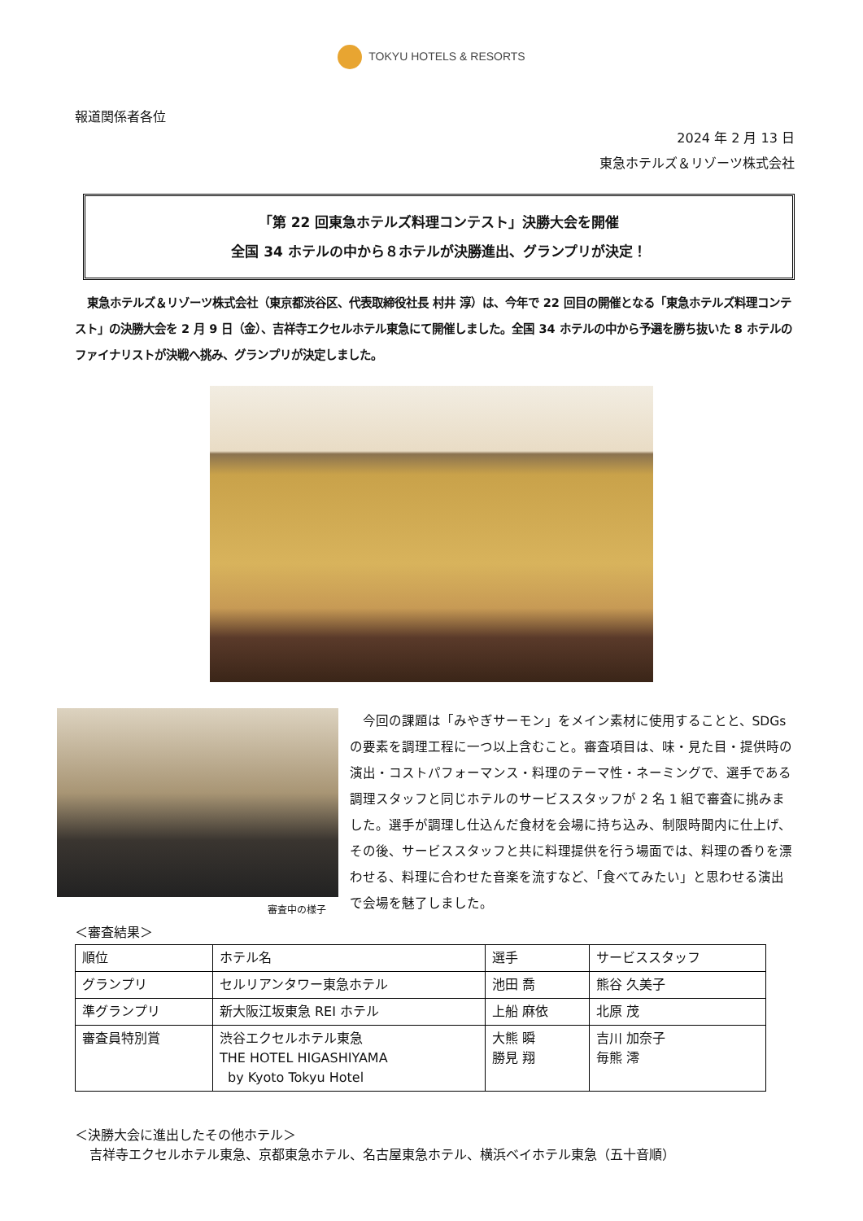TOKYU HOTELS & RESORTS
報道関係者各位
2024 年 2 月 13 日
東急ホテルズ＆リゾーツ株式会社
「第 22 回東急ホテルズ料理コンテスト」決勝大会を開催
全国 34 ホテルの中から８ホテルが決勝進出、グランプリが決定！
東急ホテルズ＆リゾーツ株式会社（東京都渋谷区、代表取締役社長 村井 淳）は、今年で 22 回目の開催となる「東急ホテルズ料理コンテスト」の決勝大会を 2 月 9 日（金）、吉祥寺エクセルホテル東急にて開催しました。全国 34 ホテルの中から予選を勝ち抜いた 8 ホテルのファイナリストが決戦へ挑み、グランプリが決定しました。
審査中の様子
今回の課題は「みやぎサーモン」をメイン素材に使用することと、SDGs の要素を調理工程に一つ以上含むこと。審査項目は、味・見た目・提供時の演出・コストパフォーマンス・料理のテーマ性・ネーミングで、選手である調理スタッフと同じホテルのサービススタッフが 2 名 1 組で審査に挑みました。選手が調理し仕込んだ食材を会場に持ち込み、制限時間内に仕上げ、その後、サービススタッフと共に料理提供を行う場面では、料理の香りを漂わせる、料理に合わせた音楽を流すなど、「食べてみたい」と思わせる演出で会場を魅了しました。
＜審査結果＞
| 順位 | ホテル名 | 選手 | サービススタッフ |
| --- | --- | --- | --- |
| グランプリ | セルリアンタワー東急ホテル | 池田 喬 | 熊谷 久美子 |
| 準グランプリ | 新大阪江坂東急 REI ホテル | 上船 麻依 | 北原 茂 |
| 審査員特別賞 | 渋谷エクセルホテル東急 THE HOTEL HIGASHIYAMA by Kyoto Tokyu Hotel | 大熊 瞬 勝見 翔 | 吉川 加奈子 毎熊 澪 |
＜決勝大会に進出したその他ホテル＞
吉祥寺エクセルホテル東急、京都東急ホテル、名古屋東急ホテル、横浜ベイホテル東急（五十音順）